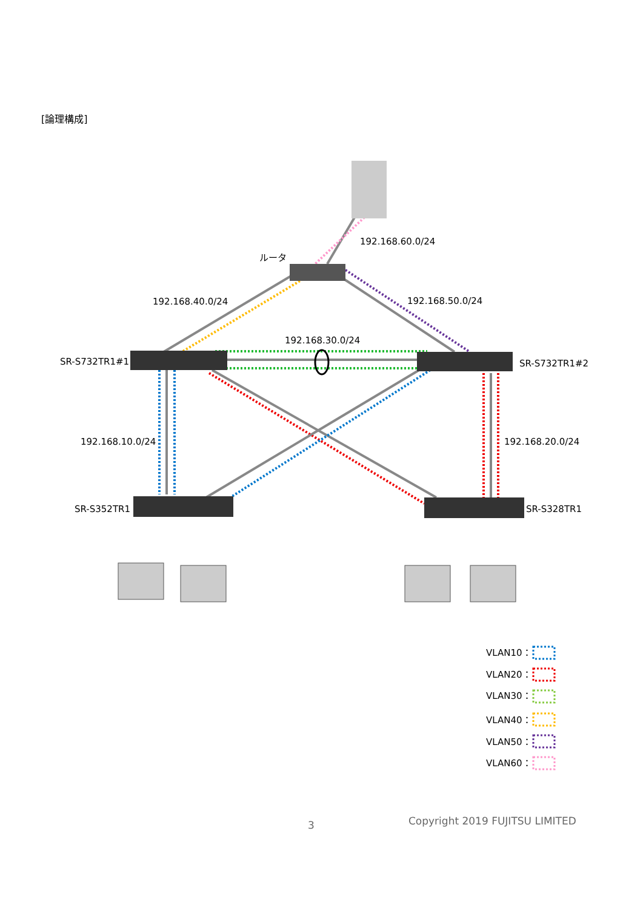[論理構成]
192.168.60.0/24
ルータ
192.168.40.0/24
192.168.50.0/24
192.168.30.0/24
SR-S732TR1#1
SR-S732TR1#2
192.168.10.0/24
192.168.20.0/24
SR-S352TR1
SR-S328TR1
VLAN10：
VLAN20：
VLAN30：
VLAN40：
VLAN50：
VLAN60：
3 Copyright 2019 FUJITSU LIMITED